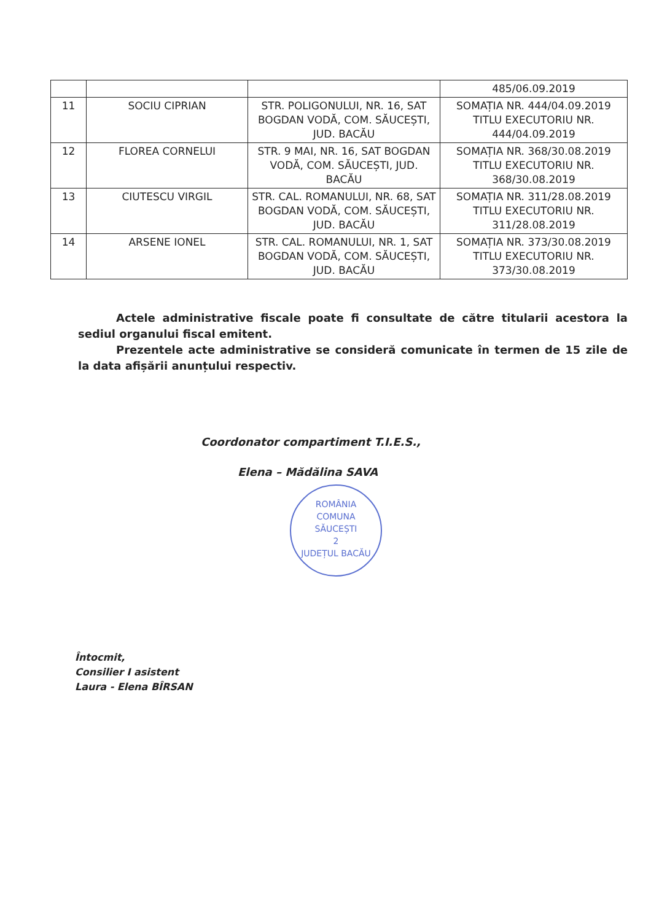| | | | 485/06.09.2019 |
| 11 | SOCIU CIPRIAN | STR. POLIGONULUI, NR. 16, SAT BOGDAN VODĂ, COM. SĂUCEȘTI, JUD. BACĂU | SOMAȚIA NR. 444/04.09.2019 TITLU EXECUTORIU NR. 444/04.09.2019 |
| 12 | FLOREA CORNELUI | STR. 9 MAI, NR. 16, SAT BOGDAN VODĂ, COM. SĂUCEȘTI, JUD. BACĂU | SOMAȚIA NR. 368/30.08.2019 TITLU EXECUTORIU NR. 368/30.08.2019 |
| 13 | CIUTESCU VIRGIL | STR. CAL. ROMANULUI, NR. 68, SAT BOGDAN VODĂ, COM. SĂUCEȘTI, JUD. BACĂU | SOMAȚIA NR. 311/28.08.2019 TITLU EXECUTORIU NR. 311/28.08.2019 |
| 14 | ARSENE IONEL | STR. CAL. ROMANULUI, NR. 1, SAT BOGDAN VODĂ, COM. SĂUCEȘTI, JUD. BACĂU | SOMAȚIA NR. 373/30.08.2019 TITLU EXECUTORIU NR. 373/30.08.2019 |
Actele administrative fiscale poate fi consultate de către titularii acestora la sediul organului fiscal emitent.
Prezentele acte administrative se consideră comunicate în termen de 15 zile de la data afișării anunțului respectiv.
Coordonator compartiment T.I.E.S.,
Elena – Mădălina SAVA
ROMÂNIA
COMUNA
SĂUCEȘTI
2
JUDEȚUL BACĂU
Întocmit,
Consilier I asistent
Laura - Elena BÎRSAN